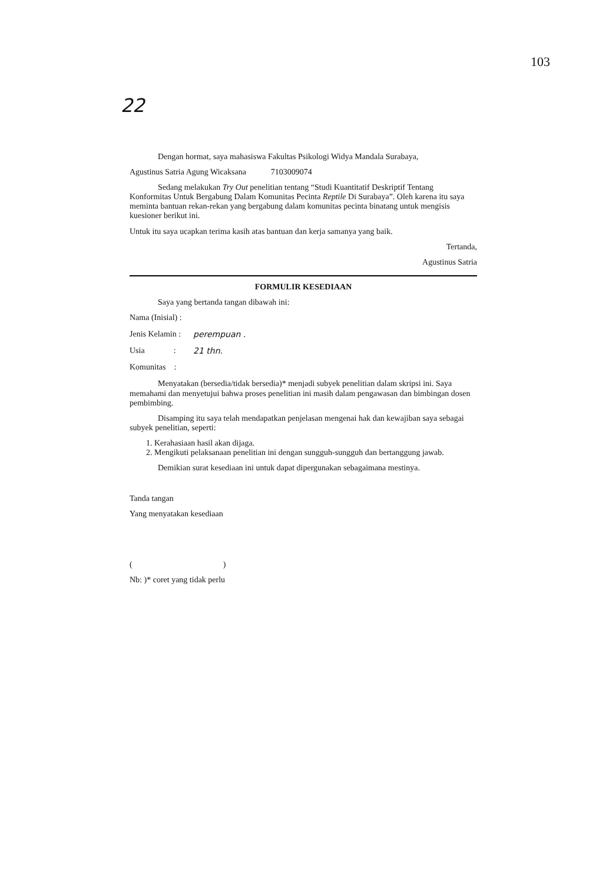103
22
Dengan hormat, saya mahasiswa Fakultas Psikologi Widya Mandala Surabaya,
Agustinus Satria Agung Wicaksana 7103009074
Sedang melakukan Try Out penelitian tentang “Studi Kuantitatif Deskriptif Tentang Konformitas Untuk Bergabung Dalam Komunitas Pecinta Reptile Di Surabaya”. Oleh karena itu saya meminta bantuan rekan-rekan yang bergabung dalam komunitas pecinta binatang untuk mengisis kuesioner berikut ini.
Untuk itu saya ucapkan terima kasih atas bantuan dan kerja samanya yang baik.
Tertanda,
Agustinus Satria
FORMULIR KESEDIAAN
Saya yang bertanda tangan dibawah ini:
Nama (Inisial) :
Jenis Kelamin : perempuan .
Usia : 21 thn.
Komunitas :
Menyatakan (bersedia/tidak bersedia)* menjadi subyek penelitian dalam skripsi ini. Saya memahami dan menyetujui bahwa proses penelitian ini masih dalam pengawasan dan bimbingan dosen pembimbing.
Disamping itu saya telah mendapatkan penjelasan mengenai hak dan kewajiban saya sebagai subyek penelitian, seperti:
1. Kerahasiaan hasil akan dijaga.
2. Mengikuti pelaksanaan penelitian ini dengan sungguh-sungguh dan bertanggung jawab.
Demikian surat kesediaan ini untuk dapat dipergunakan sebagaimana mestinya.
Tanda tangan
Yang menyatakan kesediaan
( )
Nb: )* coret yang tidak perlu